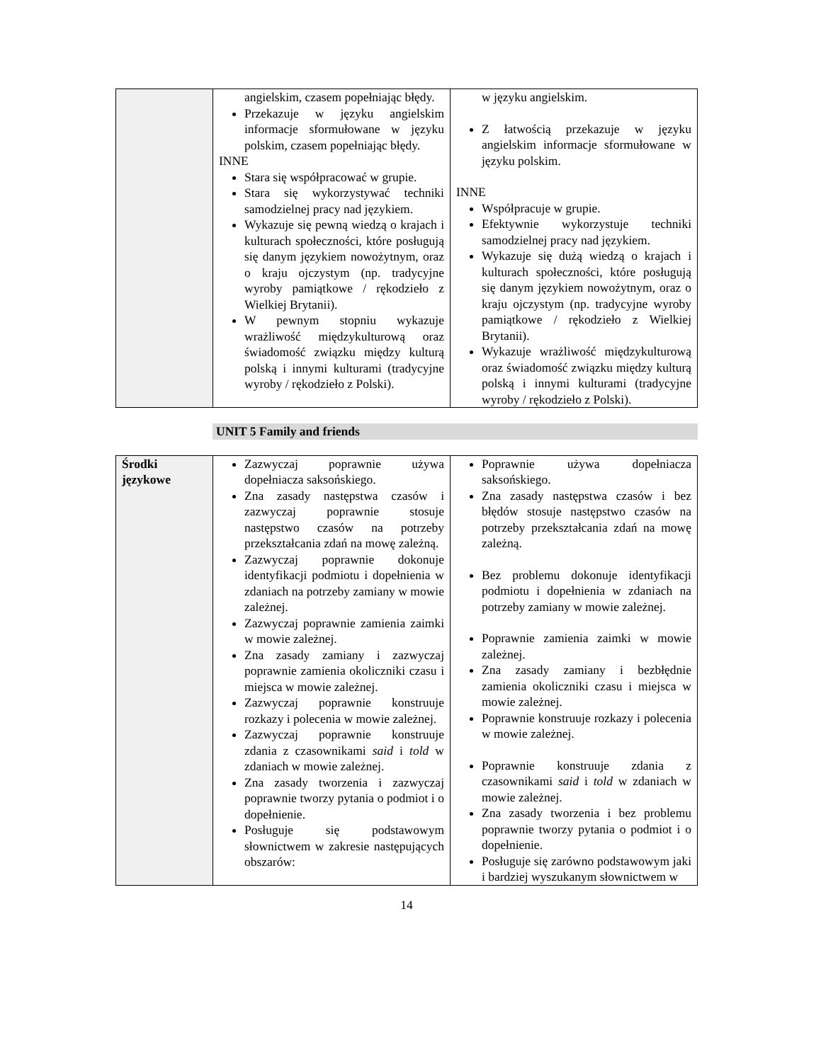| | angielskim, czasem popełniając błędy. Przekazuje w języku angielskim informacje sformułowane w języku polskim, czasem popełniając błędy. INNE Stara się współpracować w grupie. Stara się wykorzystywać techniki samodzielnej pracy nad językiem. Wykazuje się pewną wiedzą o krajach i kulturach społeczności, które posługują się danym językiem nowożytnym, oraz o kraju ojczystym (np. tradycyjne wyroby pamiątkowe / rękodzieło z Wielkiej Brytanii). W pewnym stopniu wykazuje wrażliwość międzykulturową oraz świadomość związku między kulturą polską i innymi kulturami (tradycyjne wyroby / rękodzieło z Polski). | w języku angielskim. Z łatwością przekazuje w języku angielskim informacje sformułowane w języku polskim. INNE Współpracuje w grupie. Efektywnie wykorzystuje techniki samodzielnej pracy nad językiem. Wykazuje się dużą wiedzą o krajach i kulturach społeczności, które posługują się danym językiem nowożytnym, oraz o kraju ojczystym (np. tradycyjne wyroby pamiątkowe / rękodzieło z Wielkiej Brytanii). Wykazuje wrażliwość międzykulturową oraz świadomość związku między kulturą polską i innymi kulturami (tradycyjne wyroby / rękodzieło z Polski). |
UNIT 5 Family and friends
| Środki językowe | Zazwyczaj poprawnie używa dopełniacza saksońskiego. Zna zasady następstwa czasów i zazwyczaj poprawnie stosuje następstwo czasów na potrzeby przekształcania zdań na mowę zależną. Zazwyczaj poprawnie dokonuje identyfikacji podmiotu i dopełnienia w zdaniach na potrzeby zamiany w mowie zależnej. Zazwyczaj poprawnie zamienia zaimki w mowie zależnej. Zna zasady zamiany i zazwyczaj poprawnie zamienia okoliczniki czasu i miejsca w mowie zależnej. Zazwyczaj poprawnie konstruuje rozkazy i polecenia w mowie zależnej. Zazwyczaj poprawnie konstruuje zdania z czasownikami said i told w zdaniach w mowie zależnej. Zna zasady tworzenia i zazwyczaj poprawnie tworzy pytania o podmiot i o dopełnienie. Posługuje się podstawowym słownictwem w zakresie następujących obszarów: | Poprawnie używa dopełniacza saksońskiego. Zna zasady następstwa czasów i bez błędów stosuje następstwo czasów na potrzeby przekształcania zdań na mowę zależną. Bez problemu dokonuje identyfikacji podmiotu i dopełnienia w zdaniach na potrzeby zamiany w mowie zależnej. Poprawnie zamienia zaimki w mowie zależnej. Zna zasady zamiany i bezbłędnie zamienia okoliczniki czasu i miejsca w mowie zależnej. Poprawnie konstruuje rozkazy i polecenia w mowie zależnej. Poprawnie konstruuje zdania z czasownikami said i told w zdaniach w mowie zależnej. Zna zasady tworzenia i bez problemu poprawnie tworzy pytania o podmiot i o dopełnienie. Posługuje się zarówno podstawowym jaki i bardziej wyszukanym słownictwem w |
14